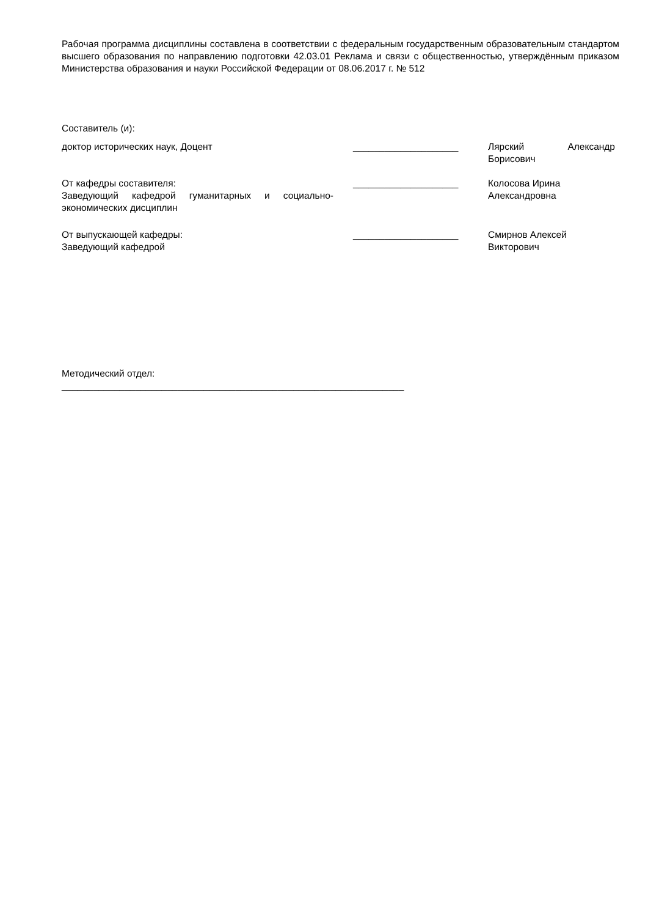Рабочая программа дисциплины составлена в соответствии с федеральным государственным образовательным стандартом высшего образования по направлению подготовки 42.03.01 Реклама и связи с общественностью, утверждённым приказом Министерства образования и науки Российской Федерации от 08.06.2017 г. № 512
Составитель (и):
доктор исторических наук, Доцент ____________________ Лярский Александр Борисович
От кафедры составителя:
Заведующий кафедрой гуманитарных и социально-экономических дисциплин
____________________ Колосова Ирина Александровна
От выпускающей кафедры:
Заведующий кафедрой
____________________ Смирнов Алексей Викторович
Методический отдел:
_________________________________________________________________